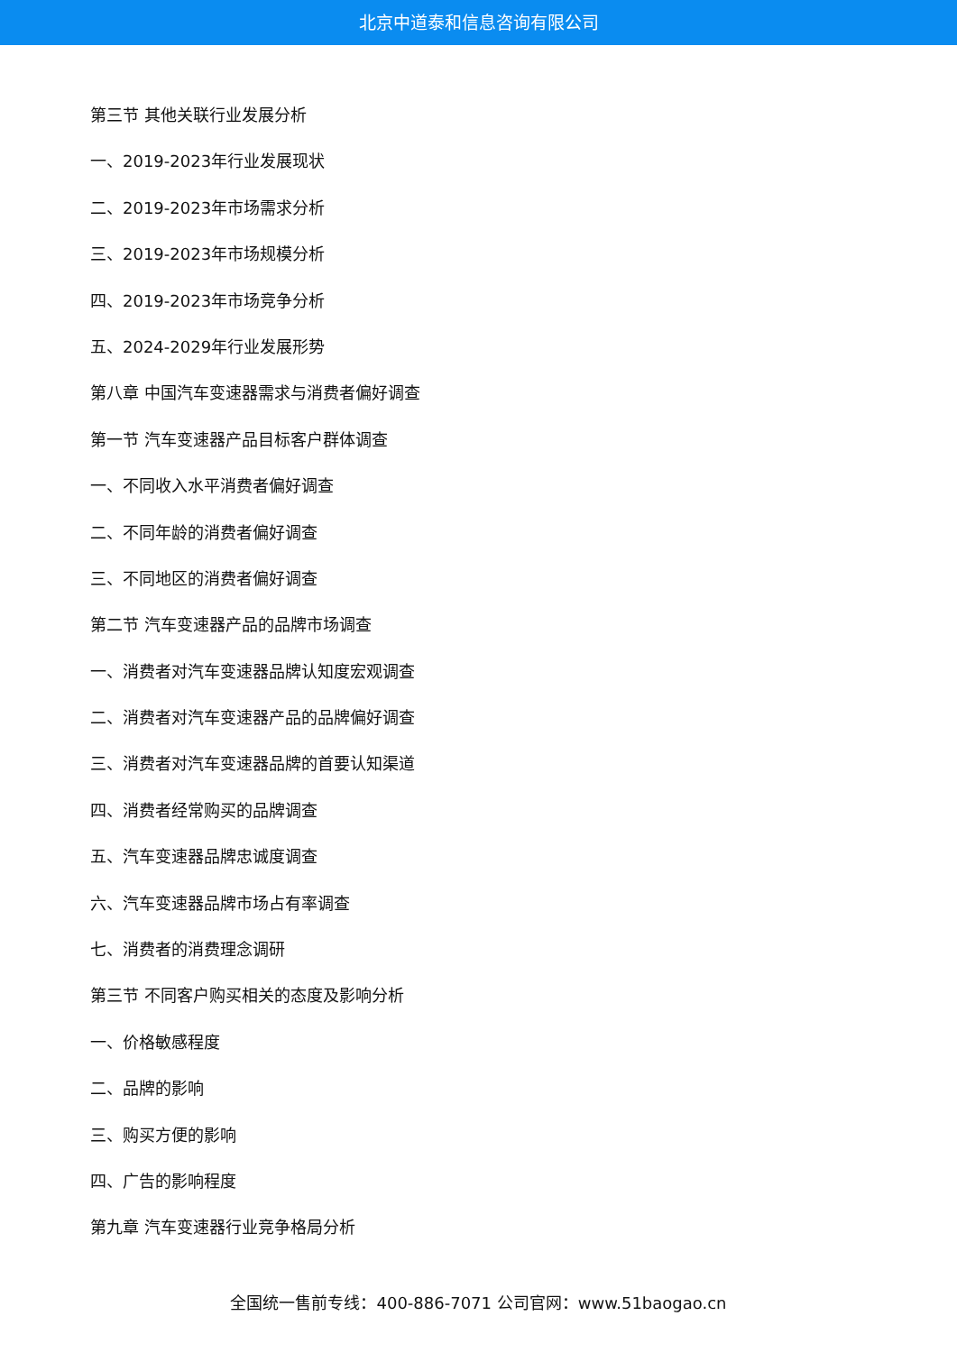北京中道泰和信息咨询有限公司
第三节 其他关联行业发展分析
一、2019-2023年行业发展现状
二、2019-2023年市场需求分析
三、2019-2023年市场规模分析
四、2019-2023年市场竞争分析
五、2024-2029年行业发展形势
第八章 中国汽车变速器需求与消费者偏好调查
第一节 汽车变速器产品目标客户群体调查
一、不同收入水平消费者偏好调查
二、不同年龄的消费者偏好调查
三、不同地区的消费者偏好调查
第二节 汽车变速器产品的品牌市场调查
一、消费者对汽车变速器品牌认知度宏观调查
二、消费者对汽车变速器产品的品牌偏好调查
三、消费者对汽车变速器品牌的首要认知渠道
四、消费者经常购买的品牌调查
五、汽车变速器品牌忠诚度调查
六、汽车变速器品牌市场占有率调查
七、消费者的消费理念调研
第三节 不同客户购买相关的态度及影响分析
一、价格敏感程度
二、品牌的影响
三、购买方便的影响
四、广告的影响程度
第九章 汽车变速器行业竞争格局分析
全国统一售前专线：400-886-7071 公司官网：www.51baogao.cn